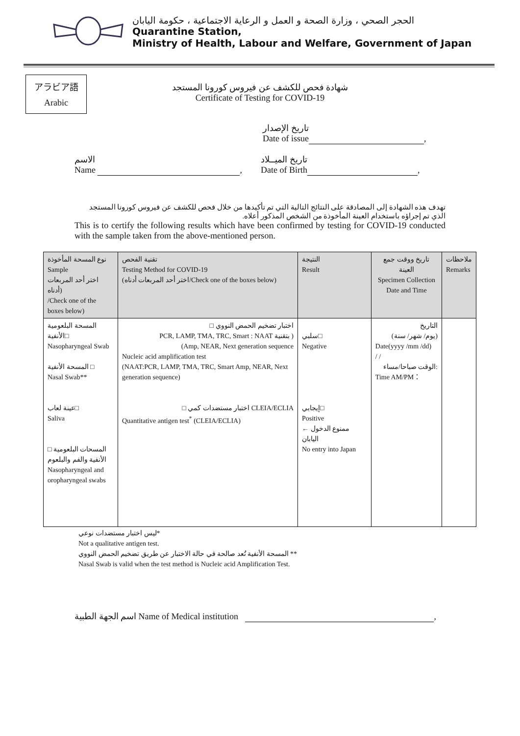الحجر الصحي ، وزارة الصحة و العمل و الرعاية الاجتماعية ، حكومة اليابان
Quarantine Station,
Ministry of Health, Labour and Welfare, Government of Japan
アラビア語
Arabic
شهادة فحص للكشف عن فيروس كورونا المستجد
Certificate of Testing for COVID-19
تاريخ الإصدار
Date of issue ,
الاسم
Name ,
تاريخ الميــلاد
Date of Birth ,
تهدف هذه الشهادة إلى المصادقة على النتائج التالية التي تم تأكيدها من خلال فحص للكشف عن فيروس كورونا المستجد الذي تم إجراؤه باستخدام العينة المأخوذة من الشخص المذكور أعلاه.
This is to certify the following results which have been confirmed by testing for COVID-19 conducted with the sample taken from the above-mentioned person.
| نوع المسحة المأخوذة Sample اختر أحد المربعات أدناه) /Check one of the boxes below) | تقنية الفحص Testing Method for COVID-19 (اختر أحد المربعات أدناه/Check one of the boxes below) | النتيجة Result | تاريخ ووقت جمع العينة Specimen Collection Date and Time | ملاحظات Remarks |
| --- | --- | --- | --- | --- |
| المسحة البلعومية الأنفية□ Nasopharyngeal Swab المسحة الأنفية □ Nasal Swab** عينة لعاب□ Saliva المسحات البلعومية □ الأنفية والفم والبلعوم Nasopharyngeal and oropharyngeal swabs | □ اختبار تضخيم الحمض النووي PCR, LAMP, TMA, TRC, Smart : NAAT بتقنية ) (Amp, NEAR, Next generation sequence Nucleic acid amplification test (NAAT:PCR, LAMP, TMA, TRC, Smart Amp, NEAR, Next generation sequence) □ اختبار مستضدات كمي CLEIA/ECLIA Quantitative antigen test<sup>*</sup> (CLEIA/ECLIA) | سلبي□ Negative إيجابي□ Positive ممنوع الدخول ← اليابان No entry into Japan | التاريخ (يوم/ شهر/ سنة) Date(yyyy /mm /dd) / / الوقت صباحا/مساء: Time AM/PM： | |
ليس اختبار مستضدات نوعي*
Not a qualitative antigen test.
المسحة الأنفية تُعد صالحة في حالة الاختبار عن طريق تضخيم الحمض النووي **
Nasal Swab is valid when the test method is Nucleic acid Amplification Test.
اسم الجهة الطبية Name of Medical institution ,